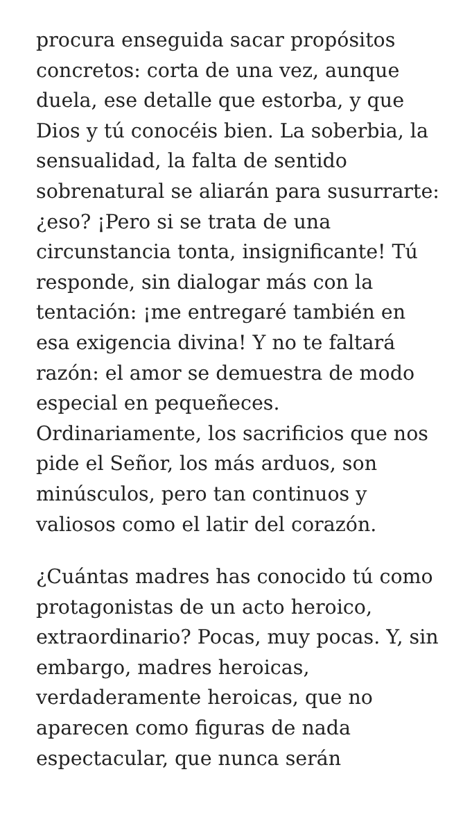procura enseguida sacar propósitos concretos: corta de una vez, aunque duela, ese detalle que estorba, y que Dios y tú conocéis bien. La soberbia, la sensualidad, la falta de sentido sobrenatural se aliarán para susurrarte: ¿eso? ¡Pero si se trata de una circunstancia tonta, insignificante! Tú responde, sin dialogar más con la tentación: ¡me entregaré también en esa exigencia divina! Y no te faltará razón: el amor se demuestra de modo especial en pequeñeces. Ordinariamente, los sacrificios que nos pide el Señor, los más arduos, son minúsculos, pero tan continuos y valiosos como el latir del corazón.
¿Cuántas madres has conocido tú como protagonistas de un acto heroico, extraordinario? Pocas, muy pocas. Y, sin embargo, madres heroicas, verdaderamente heroicas, que no aparecen como figuras de nada espectacular, que nunca serán